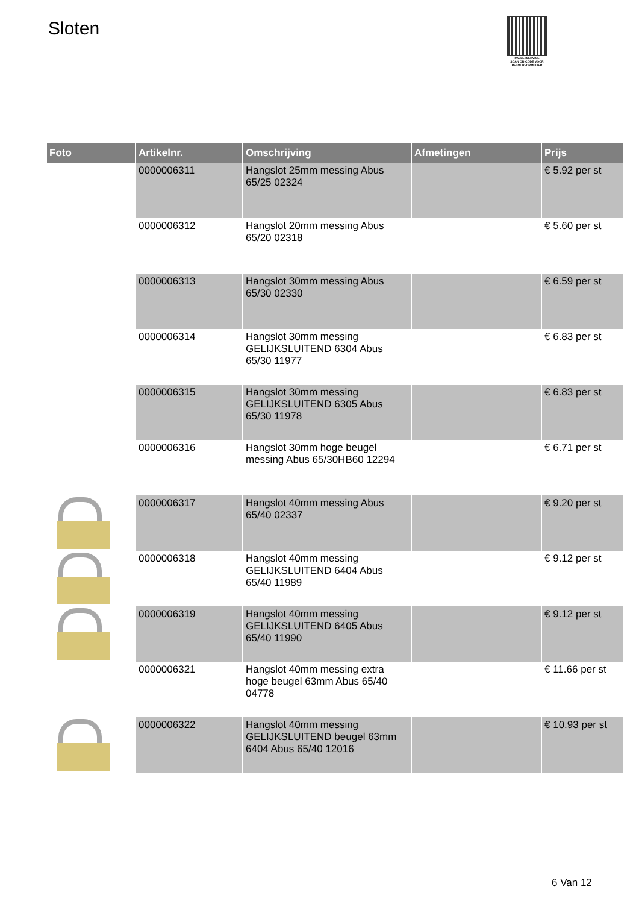Sloten
PALLETSERVICE
SCAN QR-CODE VOOR RETOURFORMULIER
| Foto | Artikelnr. | Omschrijving | Afmetingen | Prijs |
| --- | --- | --- | --- | --- |
| | 0000006311 | Hangslot 25mm messing Abus 65/25 02324 | | € 5.92 per st |
| | 0000006312 | Hangslot 20mm messing Abus 65/20 02318 | | € 5.60 per st |
| | 0000006313 | Hangslot 30mm messing Abus 65/30 02330 | | € 6.59 per st |
| | 0000006314 | Hangslot 30mm messing GELIJKSLUITEND 6304 Abus 65/30 11977 | | € 6.83 per st |
| | 0000006315 | Hangslot 30mm messing GELIJKSLUITEND 6305 Abus 65/30 11978 | | € 6.83 per st |
| | 0000006316 | Hangslot 30mm hoge beugel messing Abus 65/30HB60 12294 | | € 6.71 per st |
| | 0000006317 | Hangslot 40mm messing Abus 65/40 02337 | | € 9.20 per st |
| | 0000006318 | Hangslot 40mm messing GELIJKSLUITEND 6404 Abus 65/40 11989 | | € 9.12 per st |
| | 0000006319 | Hangslot 40mm messing GELIJKSLUITEND 6405 Abus 65/40 11990 | | € 9.12 per st |
| | 0000006321 | Hangslot 40mm messing extra hoge beugel 63mm Abus 65/40 04778 | | € 11.66 per st |
| | 0000006322 | Hangslot 40mm messing GELIJKSLUITEND beugel 63mm 6404 Abus 65/40 12016 | | € 10.93 per st |
6 Van 12